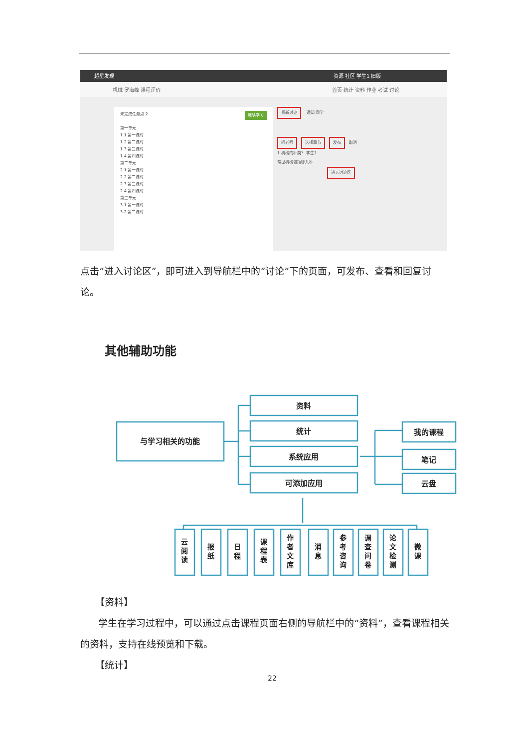超星发现 资源 社区 学生1 旧版
机械 罗海峰 课程评价 首页 统计 资料 作业 考试 讨论
未完成任务点 2 继续学习
第一单元
1.1 第一课时
1.2 第二课时
1.3 第三课时
1.4 第四课时
第二单元
2.1 第一课时
2.2 第二课时
2.3 第三课时
2.4 第四课时
第三单元
3.1 第一课时
3.2 第二课时
最新讨论 通知 同学
问老师 选择章节 发布 取消
1 机械的种类？ 学生1
常见机械包括哪几种
进入讨论区
点击“进入讨论区”，即可进入到导航栏中的“讨论”下的页面，可发布、查看和回复讨论。
其他辅助功能
与学习相关的功能
资料
统计
系统应用
可添加应用
我的课程
笔记
云盘
云
阅
读
报
纸
日
程
课
程
表
作
者
文
库
消
息
参
考
咨
询
调
查
问
卷
论
文
检
测
微
课
【资料】
学生在学习过程中，可以通过点击课程页面右侧的导航栏中的“资料”，查看课程相关的资料，支持在线预览和下载。
【统计】
22